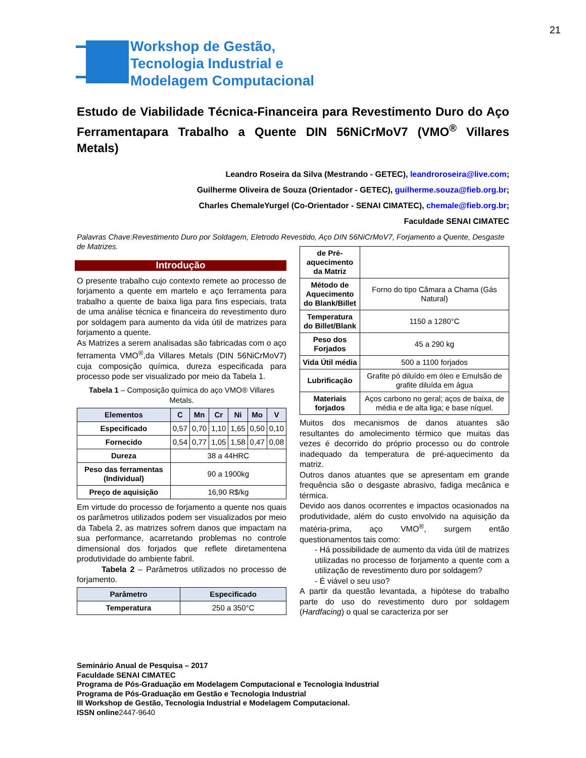21
Workshop de Gestão,
Tecnologia Industrial e
Modelagem Computacional
Estudo de Viabilidade Técnica-Financeira para Revestimento Duro do Aço Ferramentapara Trabalho a Quente DIN 56NiCrMoV7 (VMO<sup>®</sup> Villares Metals)
Leandro Roseira da Silva (Mestrando - GETEC), leandroroseira@live.com;
Guilherme Oliveira de Souza (Orientador - GETEC), guilherme.souza@fieb.org.br;
Charles ChemaleYurgel (Co-Orientador - SENAI CIMATEC), chemale@fieb.org.br;
Faculdade SENAI CIMATEC
Palavras Chave:Revestimento Duro por Soldagem, Eletrodo Revestido, Aço DIN 56NiCrMoV7, Forjamento a Quente, Desgaste de Matrizes.
Introdução
O presente trabalho cujo contexto remete ao processo de forjamento a quente em martelo e aço ferramenta para trabalho a quente de baixa liga para fins especiais, trata de uma análise técnica e financeira do revestimento duro por soldagem para aumento da vida útil de matrizes para forjamento a quente.
As Matrizes a serem analisadas são fabricadas com o aço ferramenta VMO<sup>®</sup>,da Villares Metals (DIN 56NiCrMoV7) cuja composição química, dureza especificada para processo pode ser visualizado por meio da Tabela 1.
Tabela 1 – Composição química do aço VMO® Villares Metals.
| Elementos | C | Mn | Cr | Ni | Mo | V |
| --- | --- | --- | --- | --- | --- | --- |
| Especificado | 0,57 | 0,70 | 1,10 | 1,65 | 0,50 | 0,10 |
| Fornecido | 0,54 | 0,77 | 1,05 | 1,58 | 0,47 | 0,08 |
| Dureza | 38 a 44HRC | | | | | |
| Peso das ferramentas (Individual) | 90 a 1900kg | | | | | |
| Preço de aquisição | 16,90 R$/kg | | | | | |
Em virtude do processo de forjamento a quente nos quais os parâmetros utilizados podem ser visualizados por meio da Tabela 2, as matrizes sofrem danos que impactam na sua performance, acarretando problemas no controle dimensional dos forjados que reflete diretamentena produtividade do ambiente fabril.
Tabela 2 – Parâmetros utilizados no processo de forjamento.
| Parâmetro | Especificado |
| --- | --- |
| Temperatura | 250 a 350°C |
| de Pré-aquecimento da Matriz | |
| Método de Aquecimento do Blank/Billet | Forno do tipo Câmara a Chama (Gás Natural) |
| Temperatura do Billet/Blank | 1150 a 1280°C |
| Peso dos Forjados | 45 a 290 kg |
| Vida Útil média | 500 a 1100 forjados |
| Lubrificação | Grafite pó diluído em óleo e Emulsão de grafite diluída em água |
| Materiais forjados | Aços carbono no geral; aços de baixa, de média e de alta liga; e base níquel. |
Muitos dos mecanismos de danos atuantes são resultantes do amolecimento térmico que muitas das vezes é decorrido do próprio processo ou do controle inadequado da temperatura de pré-aquecimento da matriz.
Outros danos atuantes que se apresentam em grande frequência são o desgaste abrasivo, fadiga mecânica e térmica.
Devido aos danos ocorrentes e impactos ocasionados na produtividade, além do custo envolvido na aquisição da matéria-prima, aço VMO<sup>®</sup>, surgem então questionamentos tais como:
- Há possibilidade de aumento da vida útil de matrizes utilizadas no processo de forjamento a quente com a utilização de revestimento duro por soldagem?
- É viável o seu uso?
A partir da questão levantada, a hipótese do trabalho parte do uso do revestimento duro por soldagem (Hardfacing) o qual se caracteriza por ser
Seminário Anual de Pesquisa – 2017
Faculdade SENAI CIMATEC
Programa de Pós-Graduação em Modelagem Computacional e Tecnologia Industrial
Programa de Pós-Graduação em Gestão e Tecnologia Industrial
III Workshop de Gestão, Tecnologia Industrial e Modelagem Computacional.
ISSN online2447-9640